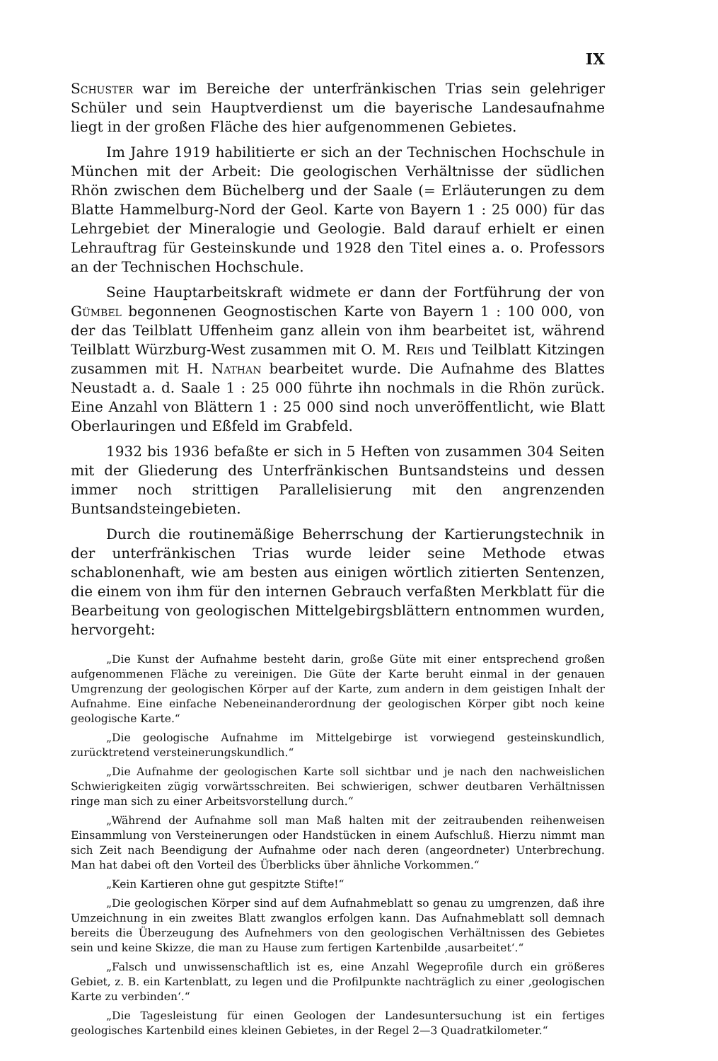IX
Schuster war im Bereiche der unterfränkischen Trias sein gelehriger Schüler und sein Hauptverdienst um die bayerische Landesaufnahme liegt in der großen Fläche des hier aufgenommenen Gebietes.
Im Jahre 1919 habilitierte er sich an der Technischen Hochschule in München mit der Arbeit: Die geologischen Verhältnisse der südlichen Rhön zwischen dem Büchelberg und der Saale (= Erläuterungen zu dem Blatte Hammelburg-Nord der Geol. Karte von Bayern 1 : 25 000) für das Lehrgebiet der Mineralogie und Geologie. Bald darauf erhielt er einen Lehrauftrag für Gesteinskunde und 1928 den Titel eines a. o. Professors an der Technischen Hochschule.
Seine Hauptarbeitskraft widmete er dann der Fortführung der von Gümbel begonnenen Geognostischen Karte von Bayern 1 : 100 000, von der das Teilblatt Uffenheim ganz allein von ihm bearbeitet ist, während Teilblatt Würzburg-West zusammen mit O. M. Reis und Teilblatt Kitzingen zusammen mit H. Nathan bearbeitet wurde. Die Aufnahme des Blattes Neustadt a. d. Saale 1 : 25 000 führte ihn nochmals in die Rhön zurück. Eine Anzahl von Blättern 1 : 25 000 sind noch unveröffentlicht, wie Blatt Oberlauringen und Eßfeld im Grabfeld.
1932 bis 1936 befaßte er sich in 5 Heften von zusammen 304 Seiten mit der Gliederung des Unterfränkischen Buntsandsteins und dessen immer noch strittigen Parallelisierung mit den angrenzenden Buntsandsteingebieten.
Durch die routinemäßige Beherrschung der Kartierungstechnik in der unterfränkischen Trias wurde leider seine Methode etwas schablonenhaft, wie am besten aus einigen wörtlich zitierten Sentenzen, die einem von ihm für den internen Gebrauch verfaßten Merkblatt für die Bearbeitung von geologischen Mittelgebirgsblättern entnommen wurden, hervorgeht:
„Die Kunst der Aufnahme besteht darin, große Güte mit einer entsprechend großen aufgenommenen Fläche zu vereinigen. Die Güte der Karte beruht einmal in der genauen Umgrenzung der geologischen Körper auf der Karte, zum andern in dem geistigen Inhalt der Aufnahme. Eine einfache Nebeneinanderordnung der geologischen Körper gibt noch keine geologische Karte.“
„Die geologische Aufnahme im Mittelgebirge ist vorwiegend gesteinskundlich, zurücktretend versteinerungskundlich.“
„Die Aufnahme der geologischen Karte soll sichtbar und je nach den nachweislichen Schwierigkeiten zügig vorwärtsschreiten. Bei schwierigen, schwer deutbaren Verhältnissen ringe man sich zu einer Arbeitsvorstellung durch.“
„Während der Aufnahme soll man Maß halten mit der zeitraubenden reihenweisen Einsammlung von Versteinerungen oder Handstücken in einem Aufschluß. Hierzu nimmt man sich Zeit nach Beendigung der Aufnahme oder nach deren (angeordneter) Unterbrechung. Man hat dabei oft den Vorteil des Überblicks über ähnliche Vorkommen.“
„Kein Kartieren ohne gut gespitzte Stifte!“
„Die geologischen Körper sind auf dem Aufnahmeblatt so genau zu umgrenzen, daß ihre Umzeichnung in ein zweites Blatt zwanglos erfolgen kann. Das Aufnahmeblatt soll demnach bereits die Überzeugung des Aufnehmers von den geologischen Verhältnissen des Gebietes sein und keine Skizze, die man zu Hause zum fertigen Kartenbilde ‚ausarbeitet‘.“
„Falsch und unwissenschaftlich ist es, eine Anzahl Wegeprofile durch ein größeres Gebiet, z. B. ein Kartenblatt, zu legen und die Profilpunkte nachträglich zu einer ‚geologischen Karte zu verbinden‘.“
„Die Tagesleistung für einen Geologen der Landesuntersuchung ist ein fertiges geologisches Kartenbild eines kleinen Gebietes, in der Regel 2—3 Quadratkilometer.“